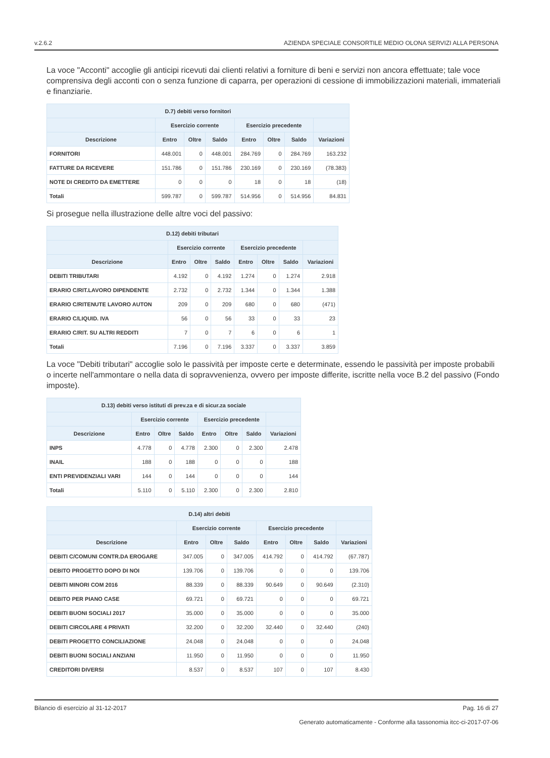v.2.6.2 AZIENDA SPECIALE CONSORTILE MEDIO OLONA SERVIZI ALLA PERSONA
La voce "Acconti" accoglie gli anticipi ricevuti dai clienti relativi a forniture di beni e servizi non ancora effettuate; tale voce comprensiva degli acconti con o senza funzione di caparra, per operazioni di cessione di immobilizzazioni materiali, immateriali e finanziarie.
| D.7) debiti verso fornitori | | | | | | | |
| --- | --- | --- | --- | --- | --- | --- | --- |
| | Esercizio corrente | | | Esercizio precedente | | | |
| Descrizione | Entro | Oltre | Saldo | Entro | Oltre | Saldo | Variazioni |
| FORNITORI | 448.001 | 0 | 448.001 | 284.769 | 0 | 284.769 | 163.232 |
| FATTURE DA RICEVERE | 151.786 | 0 | 151.786 | 230.169 | 0 | 230.169 | (78.383) |
| NOTE DI CREDITO DA EMETTERE | 0 | 0 | 0 | 18 | 0 | 18 | (18) |
| Totali | 599.787 | 0 | 599.787 | 514.956 | 0 | 514.956 | 84.831 |
Si prosegue nella illustrazione delle altre voci del passivo:
| D.12) debiti tributari | | | | | | | |
| --- | --- | --- | --- | --- | --- | --- | --- |
| | Esercizio corrente | | | Esercizio precedente | | | |
| Descrizione | Entro | Oltre | Saldo | Entro | Oltre | Saldo | Variazioni |
| DEBITI TRIBUTARI | 4.192 | 0 | 4.192 | 1.274 | 0 | 1.274 | 2.918 |
| ERARIO C/RIT.LAVORO DIPENDENTE | 2.732 | 0 | 2.732 | 1.344 | 0 | 1.344 | 1.388 |
| ERARIO C/RITENUTE LAVORO AUTON | 209 | 0 | 209 | 680 | 0 | 680 | (471) |
| ERARIO C/LIQUID. IVA | 56 | 0 | 56 | 33 | 0 | 33 | 23 |
| ERARIO C/RIT. SU ALTRI REDDITI | 7 | 0 | 7 | 6 | 0 | 6 | 1 |
| Totali | 7.196 | 0 | 7.196 | 3.337 | 0 | 3.337 | 3.859 |
La voce "Debiti tributari" accoglie solo le passività per imposte certe e determinate, essendo le passività per imposte probabili o incerte nell'ammontare o nella data di sopravvenienza, ovvero per imposte differite, iscritte nella voce B.2 del passivo (Fondo imposte).
| D.13) debiti verso istituti di prev.za e di sicur.za sociale | | | | | | | |
| --- | --- | --- | --- | --- | --- | --- | --- |
| | Esercizio corrente | | | Esercizio precedente | | | |
| Descrizione | Entro | Oltre | Saldo | Entro | Oltre | Saldo | Variazioni |
| INPS | 4.778 | 0 | 4.778 | 2.300 | 0 | 2.300 | 2.478 |
| INAIL | 188 | 0 | 188 | 0 | 0 | 0 | 188 |
| ENTI PREVIDENZIALI VARI | 144 | 0 | 144 | 0 | 0 | 0 | 144 |
| Totali | 5.110 | 0 | 5.110 | 2.300 | 0 | 2.300 | 2.810 |
| D.14) altri debiti | | | | | | | |
| --- | --- | --- | --- | --- | --- | --- | --- |
| | Esercizio corrente | | | Esercizio precedente | | | |
| Descrizione | Entro | Oltre | Saldo | Entro | Oltre | Saldo | Variazioni |
| DEBITI C/COMUNI CONTR.DA EROGARE | 347.005 | 0 | 347.005 | 414.792 | 0 | 414.792 | (67.787) |
| DEBITO PROGETTO DOPO DI NOI | 139.706 | 0 | 139.706 | 0 | 0 | 0 | 139.706 |
| DEBITI MINORI COM 2016 | 88.339 | 0 | 88.339 | 90.649 | 0 | 90.649 | (2.310) |
| DEBITO PER PIANO CASE | 69.721 | 0 | 69.721 | 0 | 0 | 0 | 69.721 |
| DEBITI BUONI SOCIALI 2017 | 35.000 | 0 | 35.000 | 0 | 0 | 0 | 35.000 |
| DEBITI CIRCOLARE 4 PRIVATI | 32.200 | 0 | 32.200 | 32.440 | 0 | 32.440 | (240) |
| DEBITI PROGETTO CONCILIAZIONE | 24.048 | 0 | 24.048 | 0 | 0 | 0 | 24.048 |
| DEBITI BUONI SOCIALI ANZIANI | 11.950 | 0 | 11.950 | 0 | 0 | 0 | 11.950 |
| CREDITORI DIVERSI | 8.537 | 0 | 8.537 | 107 | 0 | 107 | 8.430 |
Bilancio di esercizio al 31-12-2017 Pag. 16 di 27
Generato automaticamente - Conforme alla tassonomia itcc-ci-2017-07-06